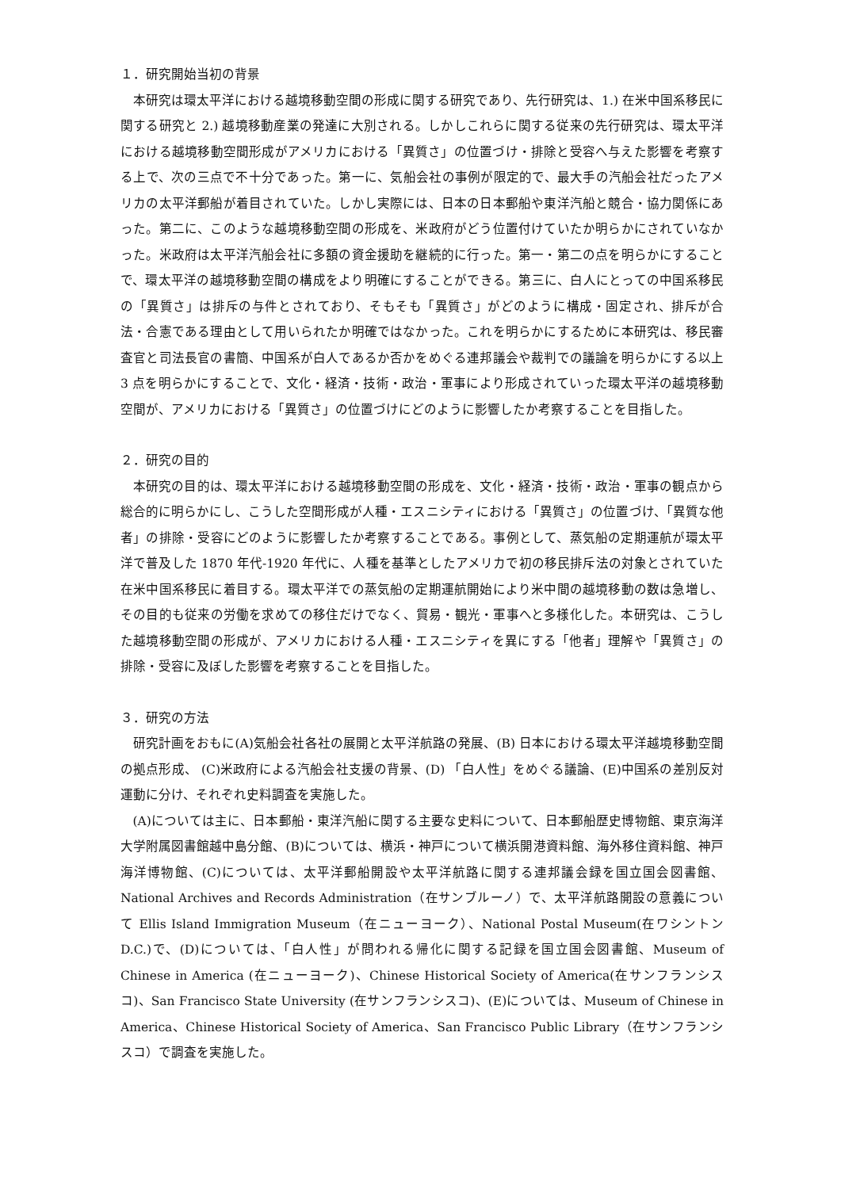１．研究開始当初の背景
本研究は環太平洋における越境移動空間の形成に関する研究であり、先行研究は、1.) 在米中国系移民に関する研究と 2.) 越境移動産業の発達に大別される。しかしこれらに関する従来の先行研究は、環太平洋における越境移動空間形成がアメリカにおける「異質さ」の位置づけ・排除と受容へ与えた影響を考察する上で、次の三点で不十分であった。第一に、気船会社の事例が限定的で、最大手の汽船会社だったアメリカの太平洋郵船が着目されていた。しかし実際には、日本の日本郵船や東洋汽船と競合・協力関係にあった。第二に、このような越境移動空間の形成を、米政府がどう位置付けていたか明らかにされていなかった。米政府は太平洋汽船会社に多額の資金援助を継続的に行った。第一・第二の点を明らかにすることで、環太平洋の越境移動空間の構成をより明確にすることができる。第三に、白人にとっての中国系移民の「異質さ」は排斥の与件とされており、そもそも「異質さ」がどのように構成・固定され、排斥が合法・合憲である理由として用いられたか明確ではなかった。これを明らかにするために本研究は、移民審査官と司法長官の書簡、中国系が白人であるか否かをめぐる連邦議会や裁判での議論を明らかにする以上 3 点を明らかにすることで、文化・経済・技術・政治・軍事により形成されていった環太平洋の越境移動空間が、アメリカにおける「異質さ」の位置づけにどのように影響したか考察することを目指した。
２．研究の目的
本研究の目的は、環太平洋における越境移動空間の形成を、文化・経済・技術・政治・軍事の観点から総合的に明らかにし、こうした空間形成が人種・エスニシティにおける「異質さ」の位置づけ、「異質な他者」の排除・受容にどのように影響したか考察することである。事例として、蒸気船の定期運航が環太平洋で普及した 1870 年代-1920 年代に、人種を基準としたアメリカで初の移民排斥法の対象とされていた在米中国系移民に着目する。環太平洋での蒸気船の定期運航開始により米中間の越境移動の数は急増し、その目的も従来の労働を求めての移住だけでなく、貿易・観光・軍事へと多様化した。本研究は、こうした越境移動空間の形成が、アメリカにおける人種・エスニシティを異にする「他者」理解や「異質さ」の排除・受容に及ぼした影響を考察することを目指した。
３．研究の方法
研究計画をおもに(A)気船会社各社の展開と太平洋航路の発展、(B) 日本における環太平洋越境移動空間の拠点形成、 (C)米政府による汽船会社支援の背景、(D) 「白人性」をめぐる議論、(E)中国系の差別反対運動に分け、それぞれ史料調査を実施した。
(A)については主に、日本郵船・東洋汽船に関する主要な史料について、日本郵船歴史博物館、東京海洋大学附属図書館越中島分館、(B)については、横浜・神戸について横浜開港資料館、海外移住資料館、神戸海洋博物館、(C)については、太平洋郵船開設や太平洋航路に関する連邦議会録を国立国会図書館、National Archives and Records Administration（在サンブルーノ）で、太平洋航路開設の意義について Ellis Island Immigration Museum（在ニューヨーク）、National Postal Museum(在ワシントン D.C.)で、(D)については、「白人性」が問われる帰化に関する記録を国立国会図書館、Museum of Chinese in America (在ニューヨーク)、Chinese Historical Society of America(在サンフランシスコ)、San Francisco State University (在サンフランシスコ)、(E)については、Museum of Chinese in America、Chinese Historical Society of America、San Francisco Public Library（在サンフランシスコ）で調査を実施した。